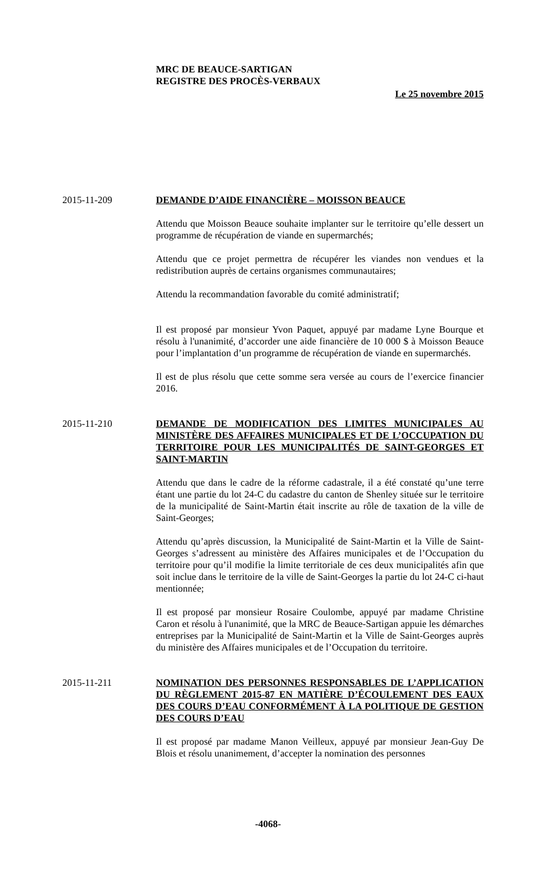MRC DE BEAUCE-SARTIGAN
REGISTRE DES PROCÈS-VERBAUX
Le 25 novembre 2015
2015-11-209 DEMANDE D’AIDE FINANCIÈRE – MOISSON BEAUCE
Attendu que Moisson Beauce souhaite implanter sur le territoire qu’elle dessert un programme de récupération de viande en supermarchés;
Attendu que ce projet permettra de récupérer les viandes non vendues et la redistribution auprès de certains organismes communautaires;
Attendu la recommandation favorable du comité administratif;
Il est proposé par monsieur Yvon Paquet, appuyé par madame Lyne Bourque et résolu à l'unanimité, d’accorder une aide financière de 10 000 $ à Moisson Beauce pour l’implantation d’un programme de récupération de viande en supermarchés.
Il est de plus résolu que cette somme sera versée au cours de l’exercice financier 2016.
2015-11-210 DEMANDE DE MODIFICATION DES LIMITES MUNICIPALES AU MINISTÈRE DES AFFAIRES MUNICIPALES ET DE L’OCCUPATION DU TERRITOIRE POUR LES MUNICIPALITÉS DE SAINT-GEORGES ET SAINT-MARTIN
Attendu que dans le cadre de la réforme cadastrale, il a été constaté qu’une terre étant une partie du lot 24-C du cadastre du canton de Shenley située sur le territoire de la municipalité de Saint-Martin était inscrite au rôle de taxation de la ville de Saint-Georges;
Attendu qu’après discussion, la Municipalité de Saint-Martin et la Ville de Saint-Georges s’adressent au ministère des Affaires municipales et de l’Occupation du territoire pour qu’il modifie la limite territoriale de ces deux municipalités afin que soit inclue dans le territoire de la ville de Saint-Georges la partie du lot 24-C ci-haut mentionnée;
Il est proposé par monsieur Rosaire Coulombe, appuyé par madame Christine Caron et résolu à l'unanimité, que la MRC de Beauce-Sartigan appuie les démarches entreprises par la Municipalité de Saint-Martin et la Ville de Saint-Georges auprès du ministère des Affaires municipales et de l’Occupation du territoire.
2015-11-211 NOMINATION DES PERSONNES RESPONSABLES DE L’APPLICATION DU RÈGLEMENT 2015-87 EN MATIÈRE D’ÉCOULEMENT DES EAUX DES COURS D’EAU CONFORMÉMENT À LA POLITIQUE DE GESTION DES COURS D’EAU
Il est proposé par madame Manon Veilleux, appuyé par monsieur Jean-Guy De Blois et résolu unanimement, d’accepter la nomination des personnes
-4068-